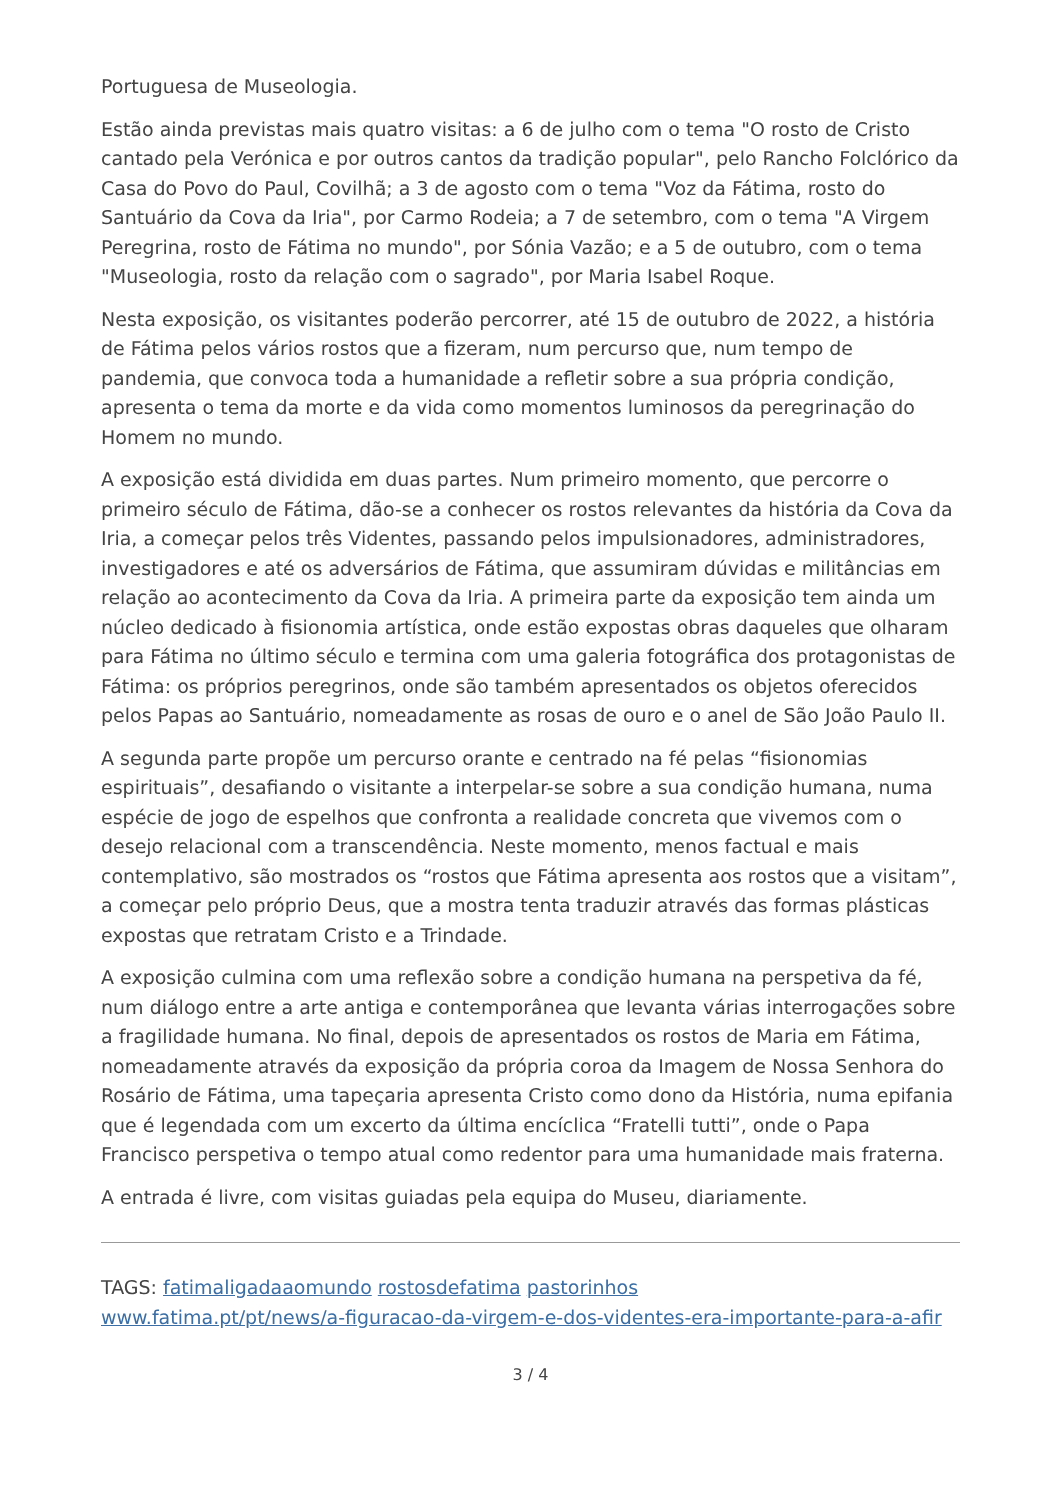Portuguesa de Museologia.
Estão ainda previstas mais quatro visitas: a 6 de julho com o tema "O rosto de Cristo cantado pela Verónica e por outros cantos da tradição popular", pelo Rancho Folclórico da Casa do Povo do Paul, Covilhã; a 3 de agosto com o tema "Voz da Fátima, rosto do Santuário da Cova da Iria", por Carmo Rodeia; a 7 de setembro, com o tema "A Virgem Peregrina, rosto de Fátima no mundo", por Sónia Vazão; e a 5 de outubro, com o tema "Museologia, rosto da relação com o sagrado", por Maria Isabel Roque.
Nesta exposição, os visitantes poderão percorrer, até 15 de outubro de 2022, a história de Fátima pelos vários rostos que a fizeram, num percurso que, num tempo de pandemia, que convoca toda a humanidade a refletir sobre a sua própria condição, apresenta o tema da morte e da vida como momentos luminosos da peregrinação do Homem no mundo.
A exposição está dividida em duas partes. Num primeiro momento, que percorre o primeiro século de Fátima, dão-se a conhecer os rostos relevantes da história da Cova da Iria, a começar pelos três Videntes, passando pelos impulsionadores, administradores, investigadores e até os adversários de Fátima, que assumiram dúvidas e militâncias em relação ao acontecimento da Cova da Iria. A primeira parte da exposição tem ainda um núcleo dedicado à fisionomia artística, onde estão expostas obras daqueles que olharam para Fátima no último século e termina com uma galeria fotográfica dos protagonistas de Fátima: os próprios peregrinos, onde são também apresentados os objetos oferecidos pelos Papas ao Santuário, nomeadamente as rosas de ouro e o anel de São João Paulo II.
A segunda parte propõe um percurso orante e centrado na fé pelas “fisionomias espirituais”, desafiando o visitante a interpelar-se sobre a sua condição humana, numa espécie de jogo de espelhos que confronta a realidade concreta que vivemos com o desejo relacional com a transcendência. Neste momento, menos factual e mais contemplativo, são mostrados os “rostos que Fátima apresenta aos rostos que a visitam”, a começar pelo próprio Deus, que a mostra tenta traduzir através das formas plásticas expostas que retratam Cristo e a Trindade.
A exposição culmina com uma reflexão sobre a condição humana na perspetiva da fé, num diálogo entre a arte antiga e contemporânea que levanta várias interrogações sobre a fragilidade humana. No final, depois de apresentados os rostos de Maria em Fátima, nomeadamente através da exposição da própria coroa da Imagem de Nossa Senhora do Rosário de Fátima, uma tapeçaria apresenta Cristo como dono da História, numa epifania que é legendada com um excerto da última encíclica “Fratelli tutti”, onde o Papa Francisco perspetiva o tempo atual como redentor para uma humanidade mais fraterna.
A entrada é livre, com visitas guiadas pela equipa do Museu, diariamente.
TAGS: fatimaligadaaomundo rostosdefatima pastorinhos
www.fatima.pt/pt/news/a-figuracao-da-virgem-e-dos-videntes-era-importante-para-a-afir
3 / 4